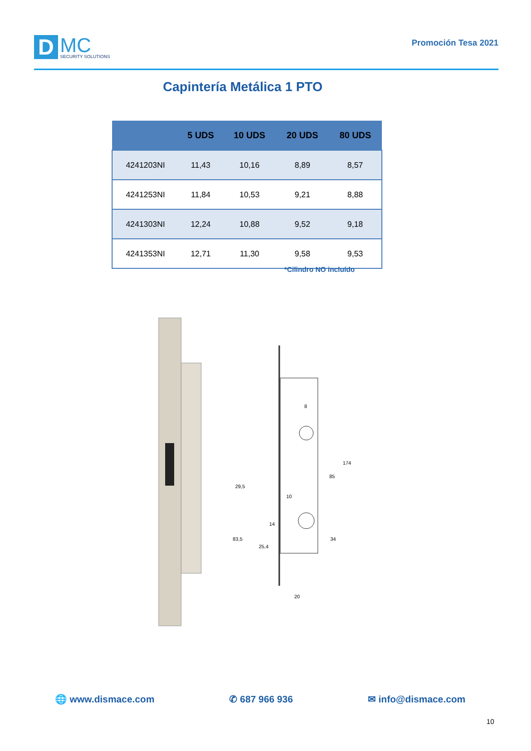D
MC
SECURITY SOLUTIONS
Promoción Tesa 2021
Capintería Metálica 1 PTO
| | 5 UDS | 10 UDS | 20 UDS | 80 UDS |
| --- | --- | --- | --- | --- |
| 4241203NI | 11,43 | 10,16 | 8,89 | 8,57 |
| 4241253NI | 11,84 | 10,53 | 9,21 | 8,88 |
| 4241303NI | 12,24 | 10,88 | 9,52 | 9,18 |
| 4241353NI | 12,71 | 11,30 | 9,58 | 9,53 |
*Cilindro NO incluído
174
85
34
29,5
83,5
25,4
14
10
8
20
🌐 www.dismace.com ✆ 687 966 936 ✉ info@dismace.com
10